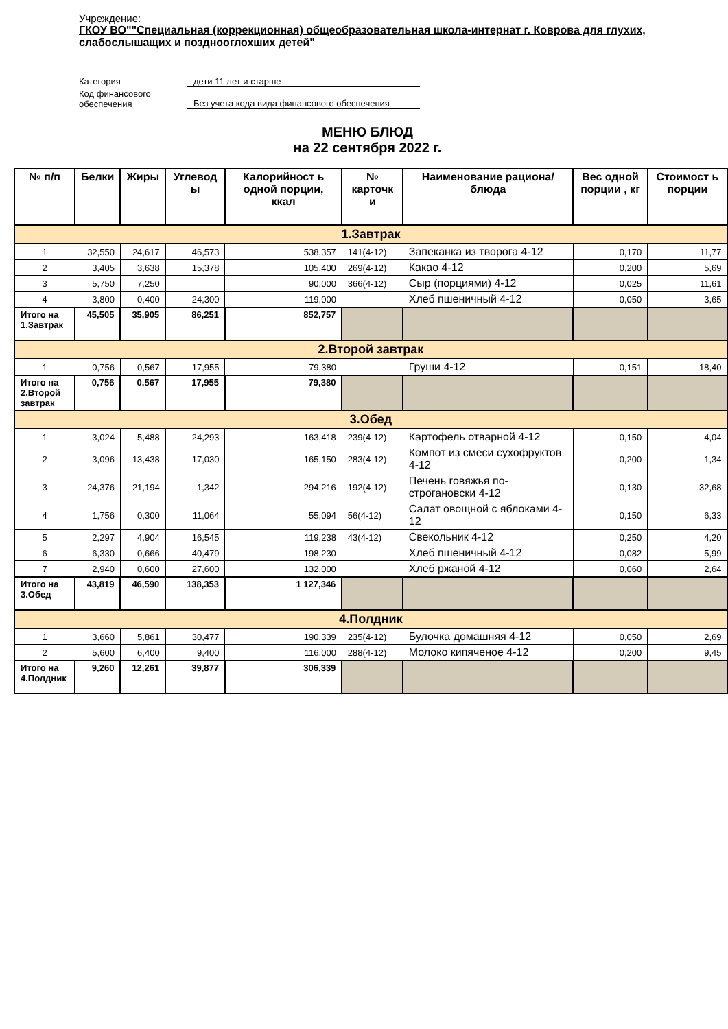Учреждение:
ГКОУ ВО""Специальная (коррекционная) общеобразовательная школа-интернат г. Коврова для глухих, слабослышащих и позднооглохших детей"
Категория
дети 11 лет и старше
Код финансового
обеспечения
Без учета кода вида финансового обеспечения
МЕНЮ БЛЮД
на 22 сентября 2022 г.
| № п/п | Белки | Жиры | Углевод ы | Калорийност ь одной порции, ккал | № карточк и | Наименование рациона/ блюда | Вес одной порции , кг | Стоимост ь порции |
| --- | --- | --- | --- | --- | --- | --- | --- | --- |
| 1.Завтрак | | | | | | | | |
| 1 | 32,550 | 24,617 | 46,573 | 538,357 | 141(4-12) | Запеканка из творога 4-12 | 0,170 | 11,77 |
| 2 | 3,405 | 3,638 | 15,378 | 105,400 | 269(4-12) | Какао 4-12 | 0,200 | 5,69 |
| 3 | 5,750 | 7,250 | | 90,000 | 366(4-12) | Сыр (порциями) 4-12 | 0,025 | 11,61 |
| 4 | 3,800 | 0,400 | 24,300 | 119,000 | | Хлеб пшеничный 4-12 | 0,050 | 3,65 |
| Итого на 1.Завтрак | 45,505 | 35,905 | 86,251 | 852,757 | | | | |
| 2.Второй завтрак | | | | | | | | |
| 1 | 0,756 | 0,567 | 17,955 | 79,380 | | Груши 4-12 | 0,151 | 18,40 |
| Итого на 2.Второй завтрак | 0,756 | 0,567 | 17,955 | 79,380 | | | | |
| 3.Обед | | | | | | | | |
| 1 | 3,024 | 5,488 | 24,293 | 163,418 | 239(4-12) | Картофель отварной 4-12 | 0,150 | 4,04 |
| 2 | 3,096 | 13,438 | 17,030 | 165,150 | 283(4-12) | Компот из смеси сухофруктов 4-12 | 0,200 | 1,34 |
| 3 | 24,376 | 21,194 | 1,342 | 294,216 | 192(4-12) | Печень говяжья по-строгановски 4-12 | 0,130 | 32,68 |
| 4 | 1,756 | 0,300 | 11,064 | 55,094 | 56(4-12) | Салат овощной с яблоками 4-12 | 0,150 | 6,33 |
| 5 | 2,297 | 4,904 | 16,545 | 119,238 | 43(4-12) | Свекольник 4-12 | 0,250 | 4,20 |
| 6 | 6,330 | 0,666 | 40,479 | 198,230 | | Хлеб пшеничный 4-12 | 0,082 | 5,99 |
| 7 | 2,940 | 0,600 | 27,600 | 132,000 | | Хлеб ржаной 4-12 | 0,060 | 2,64 |
| Итого на 3.Обед | 43,819 | 46,590 | 138,353 | 1 127,346 | | | | |
| 4.Полдник | | | | | | | | |
| 1 | 3,660 | 5,861 | 30,477 | 190,339 | 235(4-12) | Булочка домашняя 4-12 | 0,050 | 2,69 |
| 2 | 5,600 | 6,400 | 9,400 | 116,000 | 288(4-12) | Молоко кипяченое 4-12 | 0,200 | 9,45 |
| Итого на 4.Полдник | 9,260 | 12,261 | 39,877 | 306,339 | | | | |